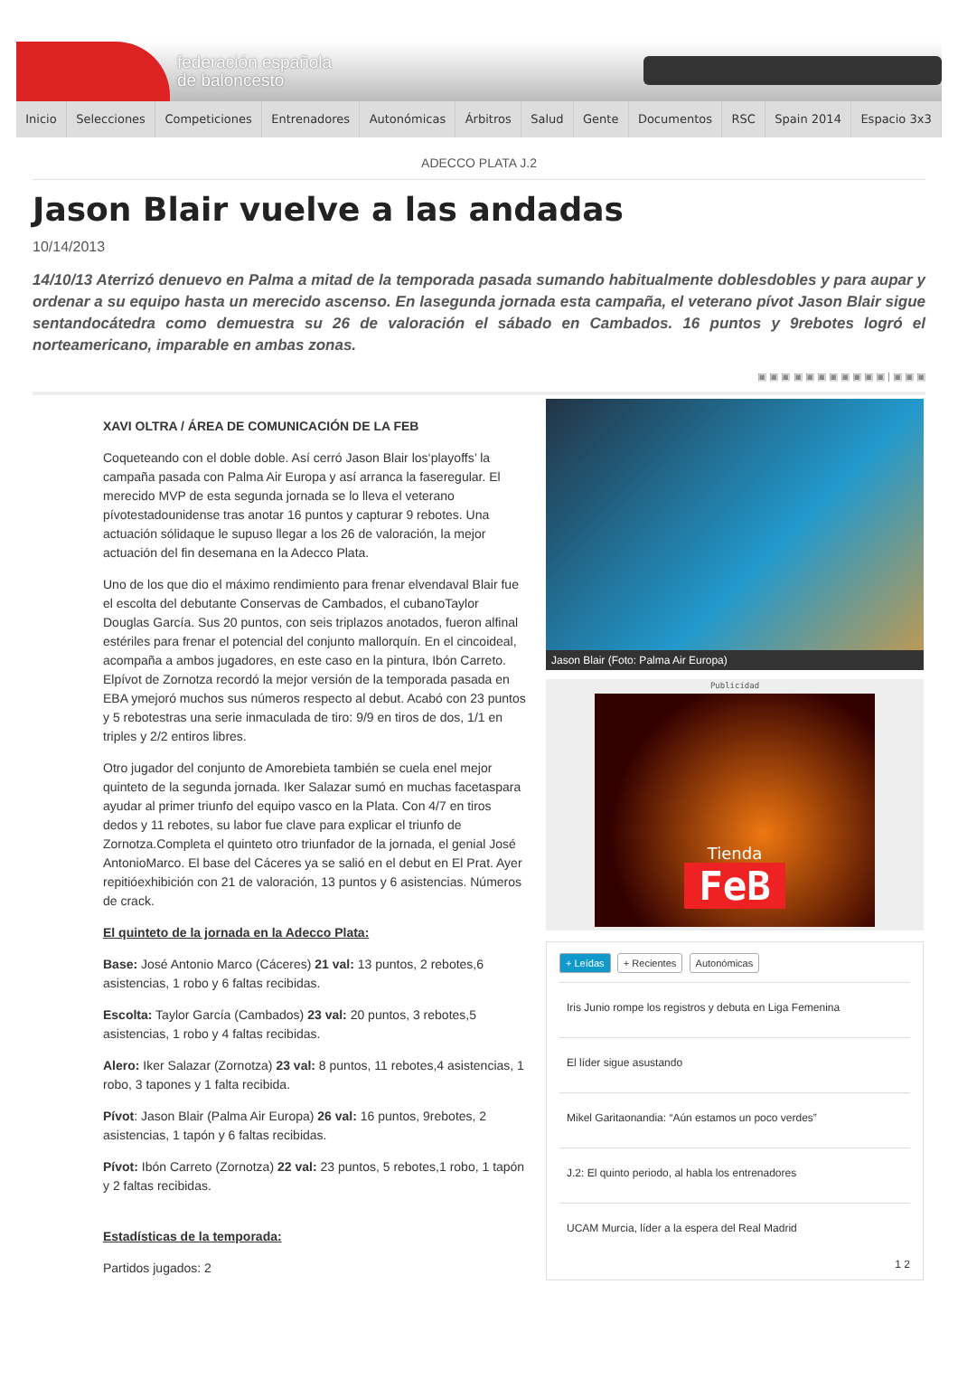federación española
de baloncesto
Inicio Selecciones Competiciones Entrenadores Autonómicas Árbitros Salud Gente Documentos RSC Spain 2014 Espacio 3x3
ADECCO PLATA J.2
Jason Blair vuelve a las andadas
10/14/2013
14/10/13 Aterrizó denuevo en Palma a mitad de la temporada pasada sumando habitualmente doblesdobles y para aupar y ordenar a su equipo hasta un merecido ascenso. En lasegunda jornada esta campaña, el veterano pívot Jason Blair sigue sentandocátedra como demuestra su 26 de valoración el sábado en Cambados. 16 puntos y 9rebotes logró el norteamericano, imparable en ambas zonas.
▣ ▣ ▣ ▣ ▣ ▣ ▣ ▣ ▣ ▣ ▣ | ▣ ▣ ▣
XAVI OLTRA / ÁREA DE COMUNICACIÓN DE LA FEB
Coqueteando con el doble doble. Así cerró Jason Blair los‘playoffs’ la campaña pasada con Palma Air Europa y así arranca la faseregular. El merecido MVP de esta segunda jornada se lo lleva el veterano pívotestadounidense tras anotar 16 puntos y capturar 9 rebotes. Una actuación sólidaque le supuso llegar a los 26 de valoración, la mejor actuación del fin desemana en la Adecco Plata.
Uno de los que dio el máximo rendimiento para frenar elvendaval Blair fue el escolta del debutante Conservas de Cambados, el cubanoTaylor Douglas García. Sus 20 puntos, con seis triplazos anotados, fueron alfinal estériles para frenar el potencial del conjunto mallorquín. En el cincoideal, acompaña a ambos jugadores, en este caso en la pintura, Ibón Carreto. Elpívot de Zornotza recordó la mejor versión de la temporada pasada en EBA ymejoró muchos sus números respecto al debut. Acabó con 23 puntos y 5 rebotestras una serie inmaculada de tiro: 9/9 en tiros de dos, 1/1 en triples y 2/2 entiros libres.
Otro jugador del conjunto de Amorebieta también se cuela enel mejor quinteto de la segunda jornada. Iker Salazar sumó en muchas facetaspara ayudar al primer triunfo del equipo vasco en la Plata. Con 4/7 en tiros dedos y 11 rebotes, su labor fue clave para explicar el triunfo de Zornotza.Completa el quinteto otro triunfador de la jornada, el genial José AntonioMarco. El base del Cáceres ya se salió en el debut en El Prat. Ayer repitióexhibición con 21 de valoración, 13 puntos y 6 asistencias. Números de crack.
El quinteto de la jornada en la Adecco Plata:
Base: José Antonio Marco (Cáceres) 21 val: 13 puntos, 2 rebotes,6 asistencias, 1 robo y 6 faltas recibidas.
Escolta: Taylor García (Cambados) 23 val: 20 puntos, 3 rebotes,5 asistencias, 1 robo y 4 faltas recibidas.
Alero: Iker Salazar (Zornotza) 23 val: 8 puntos, 11 rebotes,4 asistencias, 1 robo, 3 tapones y 1 falta recibida.
Pívot: Jason Blair (Palma Air Europa) 26 val: 16 puntos, 9rebotes, 2 asistencias, 1 tapón y 6 faltas recibidas.
Pívot: Ibón Carreto (Zornotza) 22 val: 23 puntos, 5 rebotes,1 robo, 1 tapón y 2 faltas recibidas.
Estadísticas de la temporada:
Partidos jugados: 2
Jason Blair (Foto: Palma Air Europa)
Publicidad
Tienda
FeB
+ Leídas + Recientes Autonómicas
Iris Junio rompe los registros y debuta en Liga Femenina
El líder sigue asustando
Mikel Garitaonandia: “Aún estamos un poco verdes”
J.2: El quinto periodo, al habla los entrenadores
UCAM Murcia, líder a la espera del Real Madrid
1 2